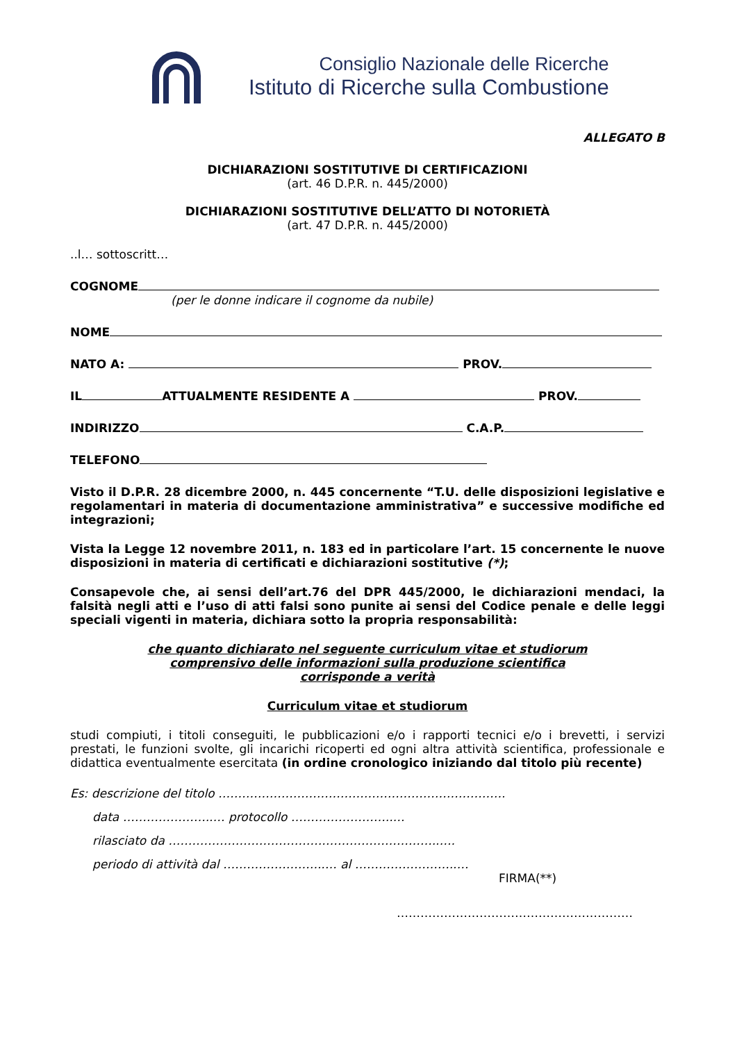Consiglio Nazionale delle Ricerche
Istituto di Ricerche sulla Combustione
ALLEGATO B
DICHIARAZIONI SOSTITUTIVE DI CERTIFICAZIONI
(art. 46 D.P.R. n. 445/2000)
DICHIARAZIONI SOSTITUTIVE DELL’ATTO DI NOTORIETÀ
(art. 47 D.P.R. n. 445/2000)
..l… sottoscritt…
COGNOME
(per le donne indicare il cognome da nubile)
NOME
NATO A: PROV.
IL ATTUALMENTE RESIDENTE A PROV.
INDIRIZZO C.A.P.
TELEFONO
Visto il D.P.R. 28 dicembre 2000, n. 445 concernente “T.U. delle disposizioni legislative e regolamentari in materia di documentazione amministrativa” e successive modifiche ed integrazioni;
Vista la Legge 12 novembre 2011, n. 183 ed in particolare l’art. 15 concernente le nuove disposizioni in materia di certificati e dichiarazioni sostitutive (*);
Consapevole che, ai sensi dell’art.76 del DPR 445/2000, le dichiarazioni mendaci, la falsità negli atti e l’uso di atti falsi sono punite ai sensi del Codice penale e delle leggi speciali vigenti in materia, dichiara sotto la propria responsabilità:
che quanto dichiarato nel seguente curriculum vitae et studiorum
comprensivo delle informazioni sulla produzione scientifica
corrisponde a verità
Curriculum vitae et studiorum
studi compiuti, i titoli conseguiti, le pubblicazioni e/o i rapporti tecnici e/o i brevetti, i servizi prestati, le funzioni svolte, gli incarichi ricoperti ed ogni altra attività scientifica, professionale e didattica eventualmente esercitata (in ordine cronologico iniziando dal titolo più recente)
Es: descrizione del titolo ……………………………………………………………….
data …………………..… protocollo ……………………..…
rilasciato da ………………………………….………………………..….
periodo di attività dal ……………………..… al ……………………..…
FIRMA(**)
……………………………………………………